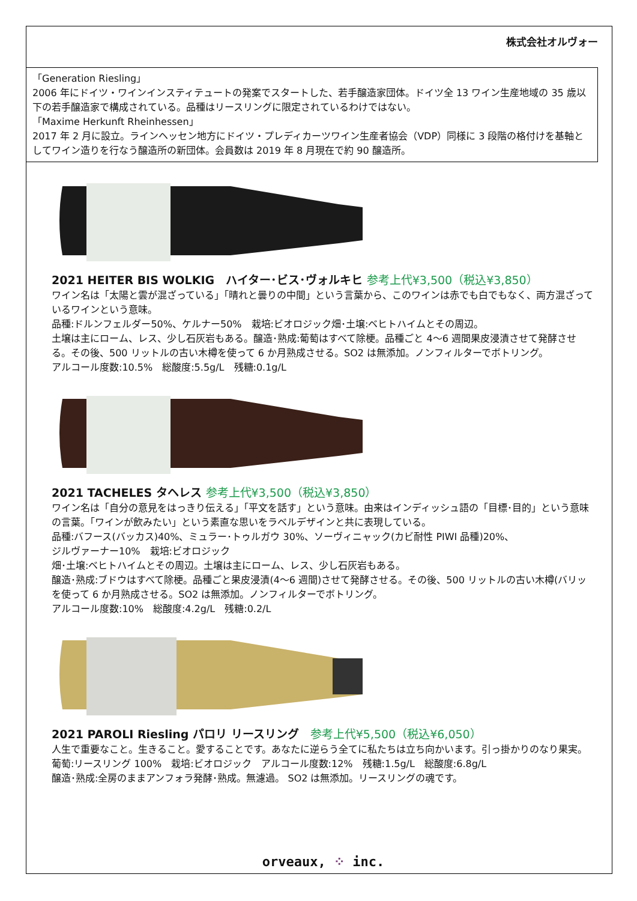株式会社オルヴォー
「Generation Riesling」
2006 年にドイツ・ワインインスティテュートの発案でスタートした、若手醸造家団体。ドイツ全 13 ワイン生産地域の 35 歳以下の若手醸造家で構成されている。品種はリースリングに限定されているわけではない。
「Maxime Herkunft Rheinhessen」
2017 年 2 月に設立。ラインヘッセン地方にドイツ・プレディカーツワイン生産者協会（VDP）同様に 3 段階の格付けを基軸としてワイン造りを行なう醸造所の新団体。会員数は 2019 年 8 月現在で約 90 醸造所。
2021 HEITER BIS WOLKIG　ハイター･ビス･ヴォルキヒ 参考上代¥3,500（税込¥3,850）
ワイン名は「太陽と雲が混ざっている」「晴れと曇りの中間」という言葉から、このワインは赤でも白でもなく、両方混ざっているワインという意味。
品種:ドルンフェルダー50%、ケルナー50%　栽培:ビオロジック畑･土壌:ベヒトハイムとその周辺。
土壌は主にローム、レス、少し石灰岩もある。醸造･熟成:葡萄はすべて除梗。品種ごと 4～6 週間果皮浸漬させて発酵させる。その後、500 リットルの古い木樽を使って 6 か月熟成させる。SO2 は無添加。ノンフィルターでボトリング。
アルコール度数:10.5%　総酸度:5.5g/L　残糖:0.1g/L
2021 TACHELES タヘレス 参考上代¥3,500（税込¥3,850）
ワイン名は「自分の意見をはっきり伝える」「平文を話す」という意味。由来はインディッシュ語の「目標･目的」という意味の言葉。「ワインが飲みたい」という素直な思いをラベルデザインと共に表現している。
品種:バフース(バッカス)40%、ミュラー･トゥルガウ 30%、ソーヴィニャック(カビ耐性 PIWI 品種)20%、
ジルヴァーナー10%　栽培:ビオロジック
畑･土壌:ベヒトハイムとその周辺。土壌は主にローム、レス、少し石灰岩もある。
醸造･熟成:ブドウはすべて除梗。品種ごと果皮浸漬(4～6 週間)させて発酵させる。その後、500 リットルの古い木樽(バリッを使って 6 か月熟成させる。SO2 は無添加。ノンフィルターでボトリング。
アルコール度数:10%　総酸度:4.2g/L　残糖:0.2/L
2021 PAROLI Riesling パロリ リースリング　参考上代¥5,500（税込¥6,050）
人生で重要なこと。生きること。愛することです。あなたに逆らう全てに私たちは立ち向かいます。引っ掛かりのなり果実。
葡萄:リースリング 100%　栽培:ビオロジック　アルコール度数:12%　残糖:1.5g/L　総酸度:6.8g/L
醸造･熟成:全房のままアンフォラ発酵･熟成。無濾過。 SO2 は無添加。リースリングの魂です。
orveaux, ⁘ inc.